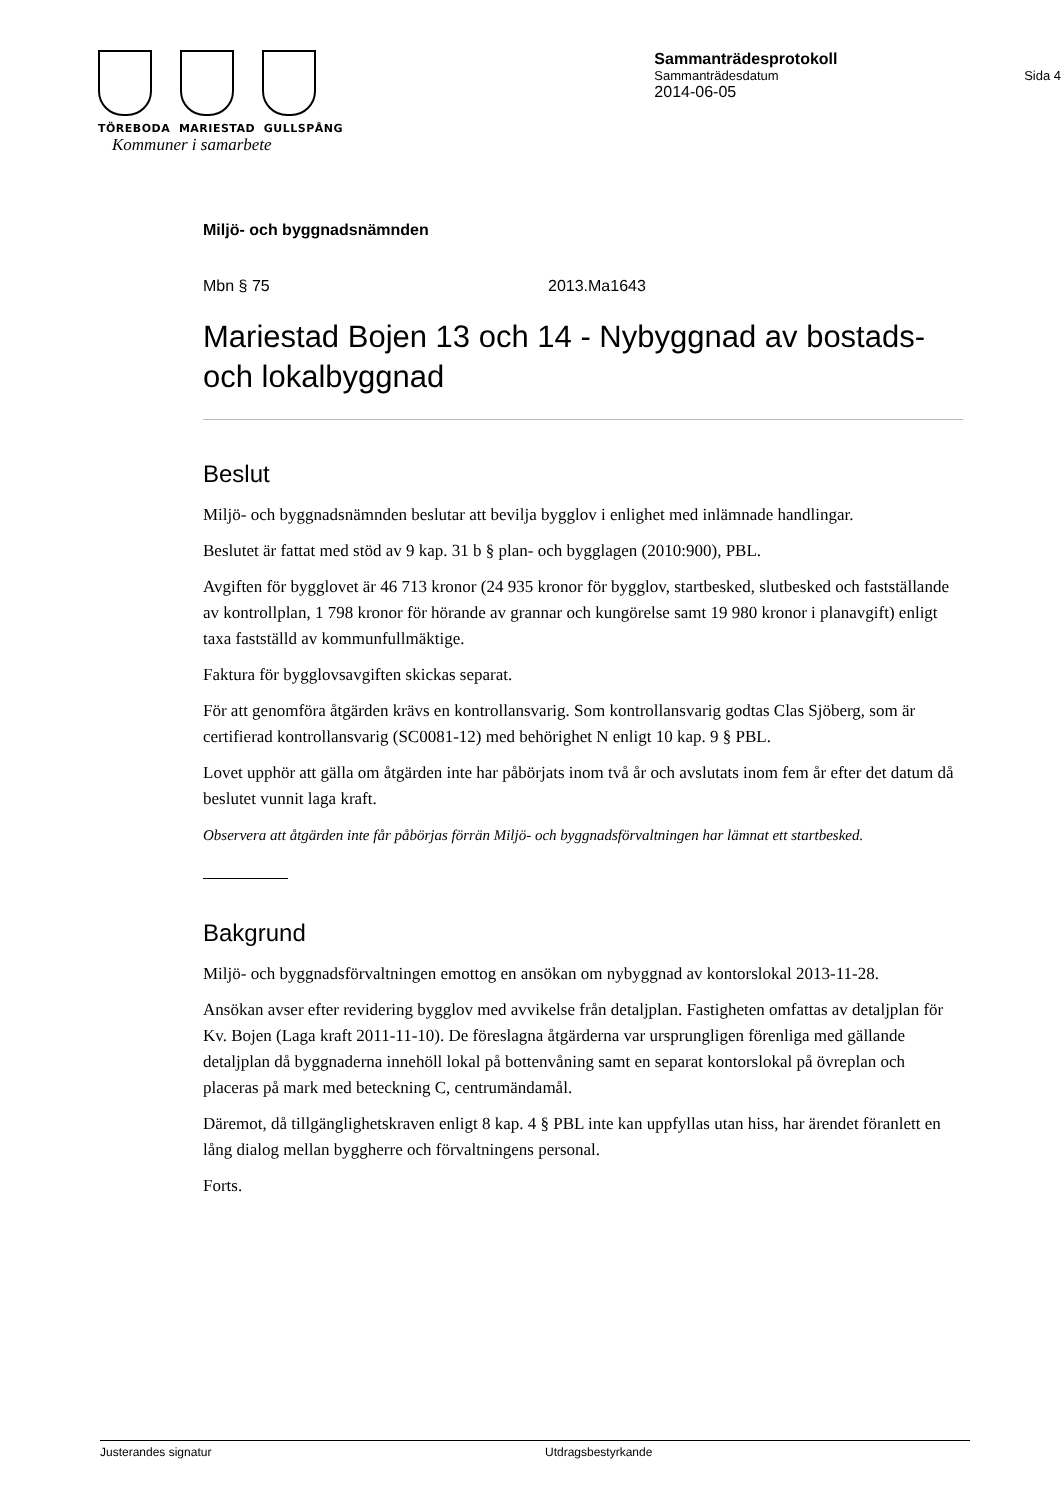TÖREBODA MARIESTAD GULLSPÅNG
Kommuner i samarbete
Sammanträdesprotokoll
Sammanträdesdatum Sida 4
2014-06-05
Miljö- och byggnadsnämnden
Mbn § 75 2013.Ma1643
Mariestad Bojen 13 och 14 - Nybyggnad av bostads- och lokalbyggnad
Beslut
Miljö- och byggnadsnämnden beslutar att bevilja bygglov i enlighet med inlämnade handlingar.
Beslutet är fattat med stöd av 9 kap. 31 b § plan- och bygglagen (2010:900), PBL.
Avgiften för bygglovet är 46 713 kronor (24 935 kronor för bygglov, startbesked, slutbesked och fastställande av kontrollplan, 1 798 kronor för hörande av grannar och kungörelse samt 19 980 kronor i planavgift) enligt taxa fastställd av kommunfullmäktige.
Faktura för bygglovsavgiften skickas separat.
För att genomföra åtgärden krävs en kontrollansvarig. Som kontrollansvarig godtas Clas Sjöberg, som är certifierad kontrollansvarig (SC0081-12) med behörighet N enligt 10 kap. 9 § PBL.
Lovet upphör att gälla om åtgärden inte har påbörjats inom två år och avslutats inom fem år efter det datum då beslutet vunnit laga kraft.
Observera att åtgärden inte får påbörjas förrän Miljö- och byggnadsförvaltningen har lämnat ett startbesked.
Bakgrund
Miljö- och byggnadsförvaltningen emottog en ansökan om nybyggnad av kontorslokal 2013-11-28.
Ansökan avser efter revidering bygglov med avvikelse från detaljplan. Fastigheten omfattas av detaljplan för Kv. Bojen (Laga kraft 2011-11-10). De föreslagna åtgärderna var ursprungligen förenliga med gällande detaljplan då byggnaderna innehöll lokal på bottenvåning samt en separat kontorslokal på övreplan och placeras på mark med beteckning C, centrumändamål.
Däremot, då tillgänglighetskraven enligt 8 kap. 4 § PBL inte kan uppfyllas utan hiss, har ärendet föranlett en lång dialog mellan byggherre och förvaltningens personal.
Forts.
Justerandes signatur Utdragsbestyrkande